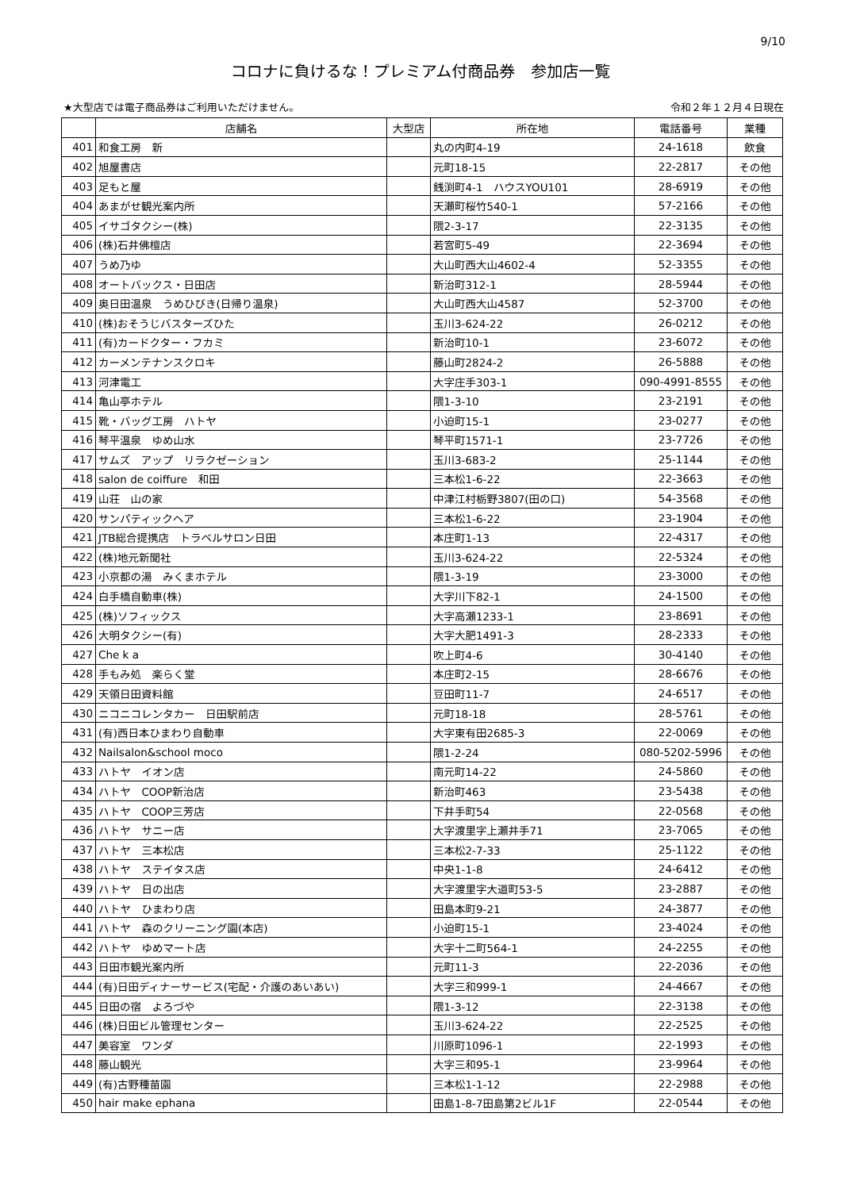9/10
コロナに負けるな！プレミアム付商品券　参加店一覧
★大型店では電子商品券はご利用いただけません。 令和２年１２月４日現在
| | 店舗名 | 大型店 | 所在地 | 電話番号 | 業種 |
| --- | --- | --- | --- | --- | --- |
| 401 | 和食工房 新 | | 丸の内町4-19 | 24-1618 | 飲食 |
| 402 | 旭屋書店 | | 元町18-15 | 22-2817 | その他 |
| 403 | 足もと屋 | | 銭渕町4-1 ハウスYOU101 | 28-6919 | その他 |
| 404 | あまがせ観光案内所 | | 天瀬町桜竹540-1 | 57-2166 | その他 |
| 405 | イサゴタクシー(株) | | 隈2-3-17 | 22-3135 | その他 |
| 406 | (株)石井佛檀店 | | 若宮町5-49 | 22-3694 | その他 |
| 407 | うめ乃ゆ | | 大山町西大山4602-4 | 52-3355 | その他 |
| 408 | オートバックス・日田店 | | 新治町312-1 | 28-5944 | その他 |
| 409 | 奥日田温泉 うめひびき(日帰り温泉) | | 大山町西大山4587 | 52-3700 | その他 |
| 410 | (株)おそうじバスターズひた | | 玉川3-624-22 | 26-0212 | その他 |
| 411 | (有)カードクター・フカミ | | 新治町10-1 | 23-6072 | その他 |
| 412 | カーメンテナンスクロキ | | 藤山町2824-2 | 26-5888 | その他 |
| 413 | 河津電工 | | 大字庄手303-1 | 090-4991-8555 | その他 |
| 414 | 亀山亭ホテル | | 隈1-3-10 | 23-2191 | その他 |
| 415 | 靴・バッグ工房 ハトヤ | | 小迫町15-1 | 23-0277 | その他 |
| 416 | 琴平温泉 ゆめ山水 | | 琴平町1571-1 | 23-7726 | その他 |
| 417 | サムズ アップ リラクゼーション | | 玉川3-683-2 | 25-1144 | その他 |
| 418 | salon de coiffure 和田 | | 三本松1-6-22 | 22-3663 | その他 |
| 419 | 山荘 山の家 | | 中津江村栃野3807(田の口) | 54-3568 | その他 |
| 420 | サンパティックヘア | | 三本松1-6-22 | 23-1904 | その他 |
| 421 | JTB総合提携店 トラベルサロン日田 | | 本庄町1-13 | 22-4317 | その他 |
| 422 | (株)地元新聞社 | | 玉川3-624-22 | 22-5324 | その他 |
| 423 | 小京都の湯 みくまホテル | | 隈1-3-19 | 23-3000 | その他 |
| 424 | 白手橋自動車(株) | | 大字川下82-1 | 24-1500 | その他 |
| 425 | (株)ソフィックス | | 大字高瀬1233-1 | 23-8691 | その他 |
| 426 | 大明タクシー(有) | | 大字大肥1491-3 | 28-2333 | その他 |
| 427 | Che k a | | 吹上町4-6 | 30-4140 | その他 |
| 428 | 手もみ処 楽らく堂 | | 本庄町2-15 | 28-6676 | その他 |
| 429 | 天領日田資料館 | | 豆田町11-7 | 24-6517 | その他 |
| 430 | ニコニコレンタカー 日田駅前店 | | 元町18-18 | 28-5761 | その他 |
| 431 | (有)西日本ひまわり自動車 | | 大字東有田2685-3 | 22-0069 | その他 |
| 432 | Nailsalon&school moco | | 隈1-2-24 | 080-5202-5996 | その他 |
| 433 | ハトヤ イオン店 | | 南元町14-22 | 24-5860 | その他 |
| 434 | ハトヤ COOP新治店 | | 新治町463 | 23-5438 | その他 |
| 435 | ハトヤ COOP三芳店 | | 下井手町54 | 22-0568 | その他 |
| 436 | ハトヤ サニー店 | | 大字渡里字上瀬井手71 | 23-7065 | その他 |
| 437 | ハトヤ 三本松店 | | 三本松2-7-33 | 25-1122 | その他 |
| 438 | ハトヤ ステイタス店 | | 中央1-1-8 | 24-6412 | その他 |
| 439 | ハトヤ 日の出店 | | 大字渡里字大道町53-5 | 23-2887 | その他 |
| 440 | ハトヤ ひまわり店 | | 田島本町9-21 | 24-3877 | その他 |
| 441 | ハトヤ 森のクリーニング園(本店) | | 小迫町15-1 | 23-4024 | その他 |
| 442 | ハトヤ ゆめマート店 | | 大字十二町564-1 | 24-2255 | その他 |
| 443 | 日田市観光案内所 | | 元町11-3 | 22-2036 | その他 |
| 444 | (有)日田ディナーサービス(宅配・介護のあいあい) | | 大字三和999-1 | 24-4667 | その他 |
| 445 | 日田の宿 よろづや | | 隈1-3-12 | 22-3138 | その他 |
| 446 | (株)日田ビル管理センター | | 玉川3-624-22 | 22-2525 | その他 |
| 447 | 美容室 ワンダ | | 川原町1096-1 | 22-1993 | その他 |
| 448 | 藤山観光 | | 大字三和95-1 | 23-9964 | その他 |
| 449 | (有)古野種苗園 | | 三本松1-1-12 | 22-2988 | その他 |
| 450 | hair make ephana | | 田島1-8-7田島第2ビル1F | 22-0544 | その他 |